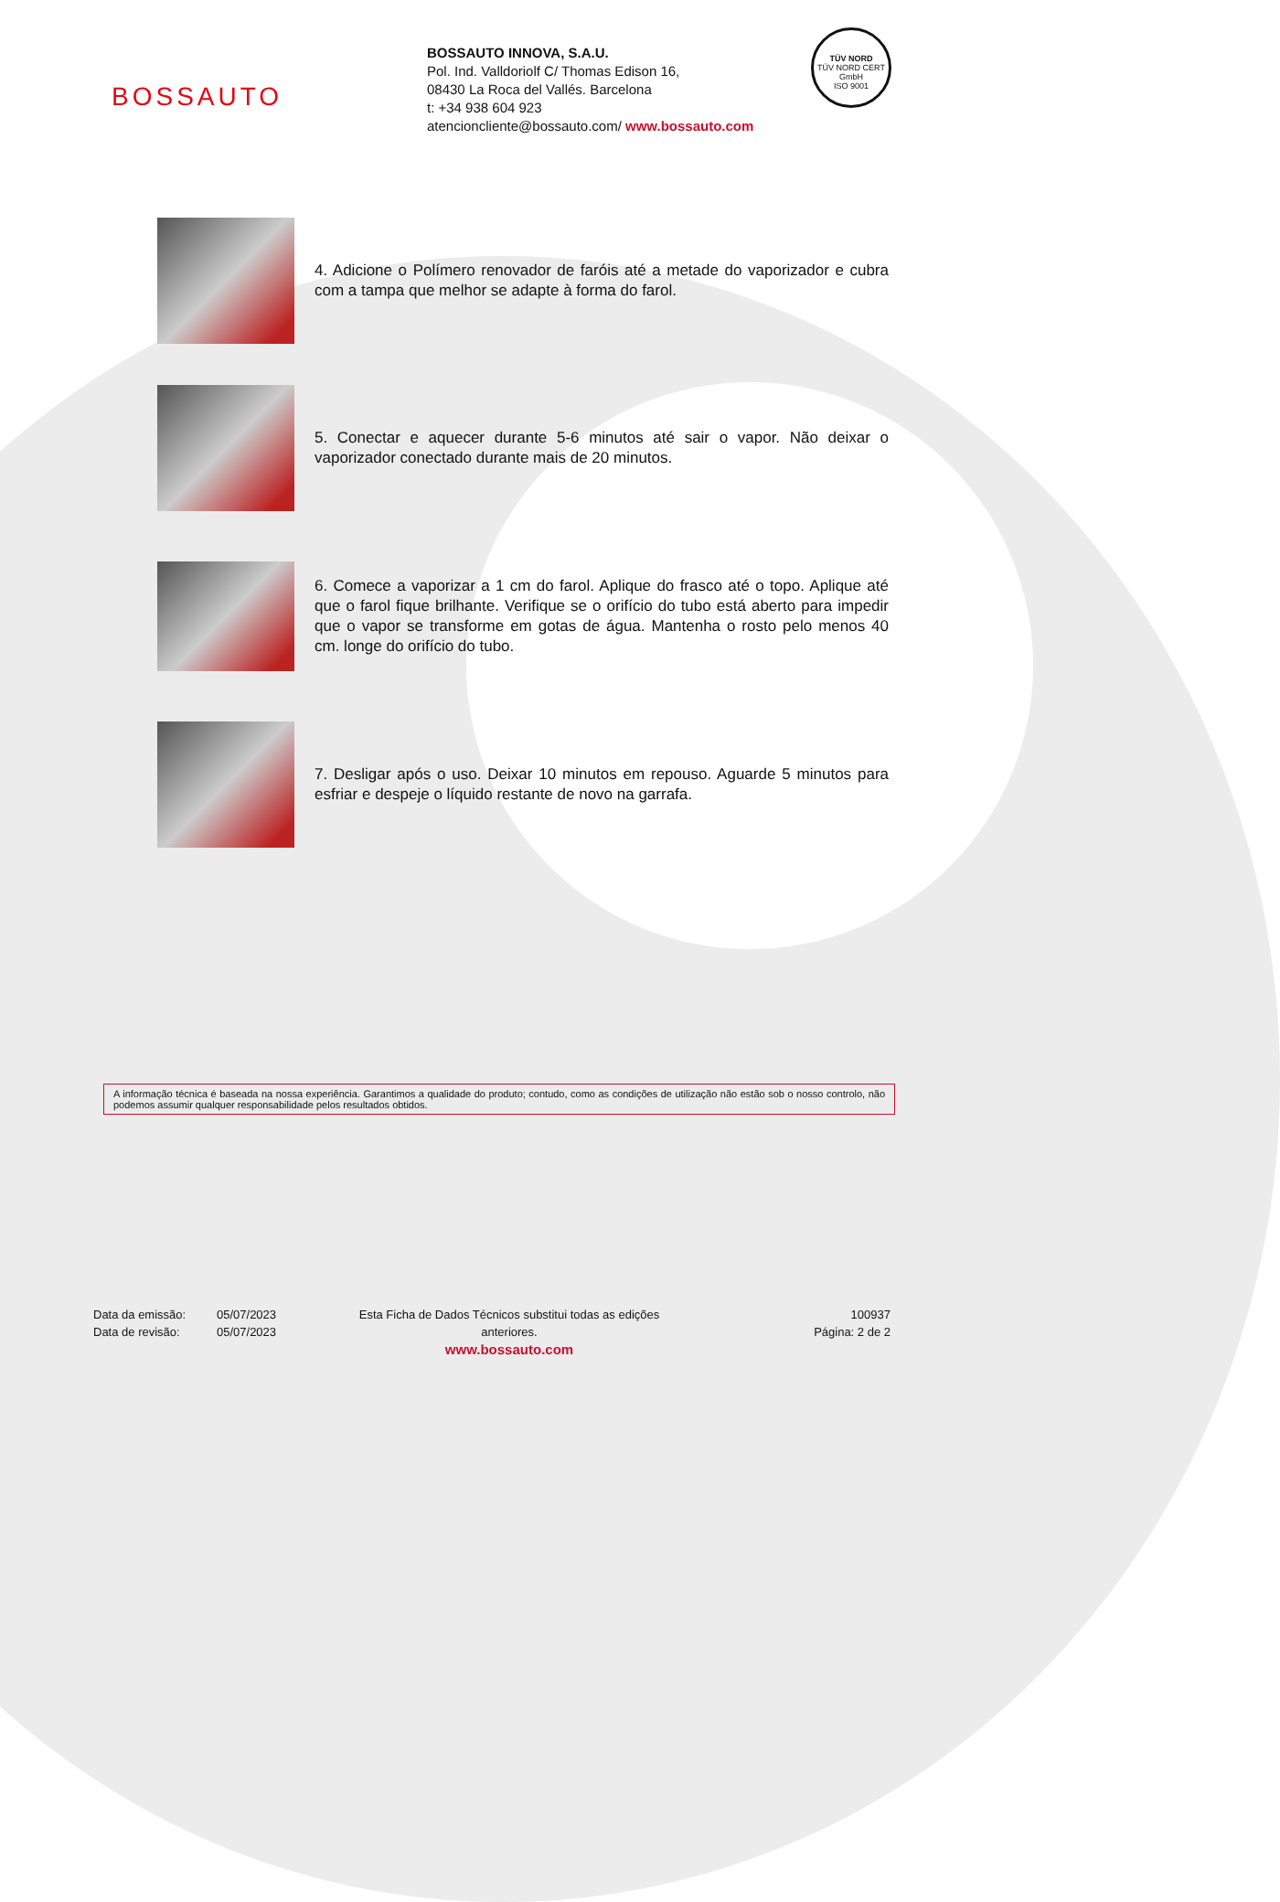BOSSAUTO
BOSSAUTO INNOVA, S.A.U.
Pol. Ind. Valldoriolf C/ Thomas Edison 16,
08430 La Roca del Vallés. Barcelona
t: +34 938 604 923
atencioncliente@bossauto.com/ www.bossauto.com
TÜV NORD
TÜV NORD CERT GmbH
ISO 9001
4. Adicione o Polímero renovador de faróis até a metade do vaporizador e cubra com a tampa que melhor se adapte à forma do farol.
5. Conectar e aquecer durante 5-6 minutos até sair o vapor. Não deixar o vaporizador conectado durante mais de 20 minutos.
6. Comece a vaporizar a 1 cm do farol. Aplique do frasco até o topo. Aplique até que o farol fique brilhante. Verifique se o orifício do tubo está aberto para impedir que o vapor se transforme em gotas de água. Mantenha o rosto pelo menos 40 cm. longe do orifício do tubo.
7. Desligar após o uso. Deixar 10 minutos em repouso. Aguarde 5 minutos para esfriar e despeje o líquido restante de novo na garrafa.
A informação técnica é baseada na nossa experiência. Garantimos a qualidade do produto; contudo, como as condições de utilização não estão sob o nosso controlo, não podemos assumir qualquer responsabilidade pelos resultados obtidos.
Data da emissão:
Data de revisão:
05/07/2023
05/07/2023
Esta Ficha de Dados Técnicos substitui todas as edições anteriores.
www.bossauto.com
100937
Página: 2 de 2